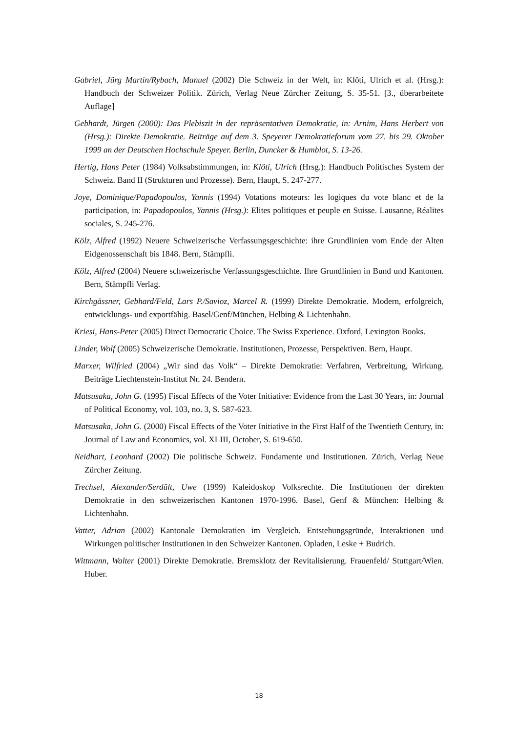Gabriel, Jürg Martin/Rybach, Manuel (2002) Die Schweiz in der Welt, in: Klöti, Ulrich et al. (Hrsg.): Handbuch der Schweizer Politik. Zürich, Verlag Neue Zürcher Zeitung, S. 35-51. [3., überarbeitete Auflage]
Gebhardt, Jürgen (2000): Das Plebiszit in der repräsentativen Demokratie, in: Arnim, Hans Herbert von (Hrsg.): Direkte Demokratie. Beiträge auf dem 3. Speyerer Demokratieforum vom 27. bis 29. Oktober 1999 an der Deutschen Hochschule Speyer. Berlin, Duncker & Humblot, S. 13-26.
Hertig, Hans Peter (1984) Volksabstimmungen, in: Klöti, Ulrich (Hrsg.): Handbuch Politisches System der Schweiz. Band II (Strukturen und Prozesse). Bern, Haupt, S. 247-277.
Joye, Dominique/Papadopoulos, Yannis (1994) Votations moteurs: les logiques du vote blanc et de la participation, in: Papadopoulos, Yannis (Hrsg.): Elites politiques et peuple en Suisse. Lausanne, Réalites sociales, S. 245-276.
Kölz, Alfred (1992) Neuere Schweizerische Verfassungsgeschichte: ihre Grundlinien vom Ende der Alten Eidgenossenschaft bis 1848. Bern, Stämpfli.
Kölz, Alfred (2004) Neuere schweizerische Verfassungsgeschichte. Ihre Grundlinien in Bund und Kantonen. Bern, Stämpfli Verlag.
Kirchgässner, Gebhard/Feld, Lars P./Savioz, Marcel R. (1999) Direkte Demokratie. Modern, erfolgreich, entwicklungs- und exportfähig. Basel/Genf/München, Helbing & Lichtenhahn.
Kriesi, Hans-Peter (2005) Direct Democratic Choice. The Swiss Experience. Oxford, Lexington Books.
Linder, Wolf (2005) Schweizerische Demokratie. Institutionen, Prozesse, Perspektiven. Bern, Haupt.
Marxer, Wilfried (2004) „Wir sind das Volk“ – Direkte Demokratie: Verfahren, Verbreitung, Wirkung. Beiträge Liechtenstein-Institut Nr. 24. Bendern.
Matsusaka, John G. (1995) Fiscal Effects of the Voter Initiative: Evidence from the Last 30 Years, in: Journal of Political Economy, vol. 103, no. 3, S. 587-623.
Matsusaka, John G. (2000) Fiscal Effects of the Voter Initiative in the First Half of the Twentieth Century, in: Journal of Law and Economics, vol. XLIII, October, S. 619-650.
Neidhart, Leonhard (2002) Die politische Schweiz. Fundamente und Institutionen. Zürich, Verlag Neue Zürcher Zeitung.
Trechsel, Alexander/Serdült, Uwe (1999) Kaleidoskop Volksrechte. Die Institutionen der direkten Demokratie in den schweizerischen Kantonen 1970-1996. Basel, Genf & München: Helbing & Lichtenhahn.
Vatter, Adrian (2002) Kantonale Demokratien im Vergleich. Entstehungsgründe, Interaktionen und Wirkungen politischer Institutionen in den Schweizer Kantonen. Opladen, Leske + Budrich.
Wittmann, Walter (2001) Direkte Demokratie. Bremsklotz der Revitalisierung. Frauenfeld/ Stuttgart/Wien. Huber.
18